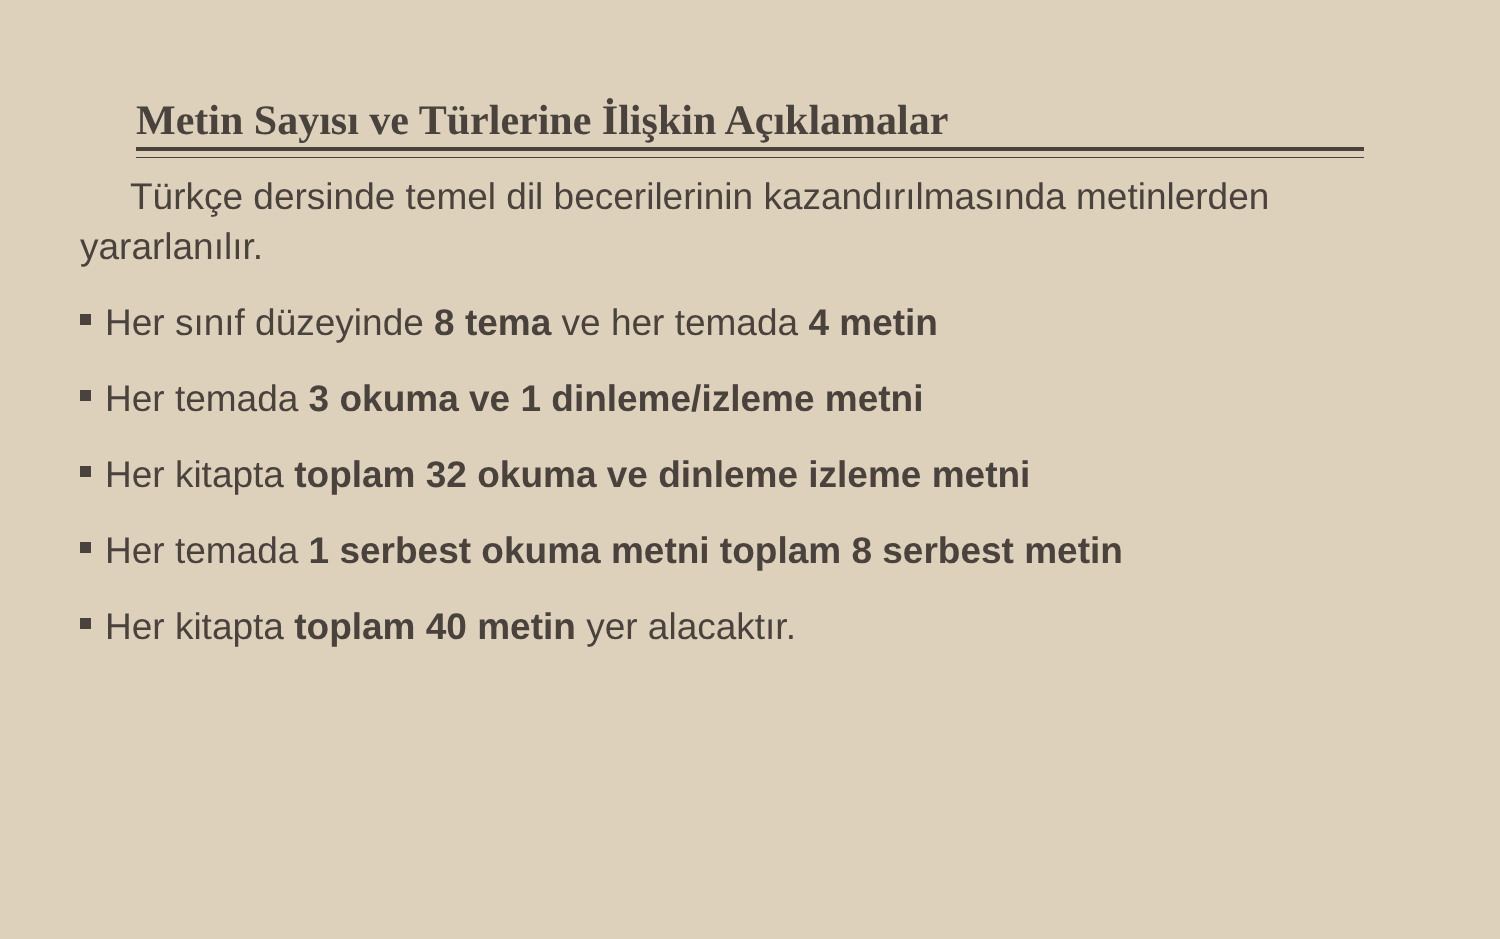Metin Sayısı ve Türlerine İlişkin Açıklamalar
Türkçe dersinde temel dil becerilerinin kazandırılmasında metinlerden yararlanılır.
Her sınıf düzeyinde 8 tema ve her temada 4 metin
Her temada 3 okuma ve 1 dinleme/izleme metni
Her kitapta toplam 32 okuma ve dinleme izleme metni
Her temada 1 serbest okuma metni toplam 8 serbest metin
Her kitapta toplam 40 metin yer alacaktır.